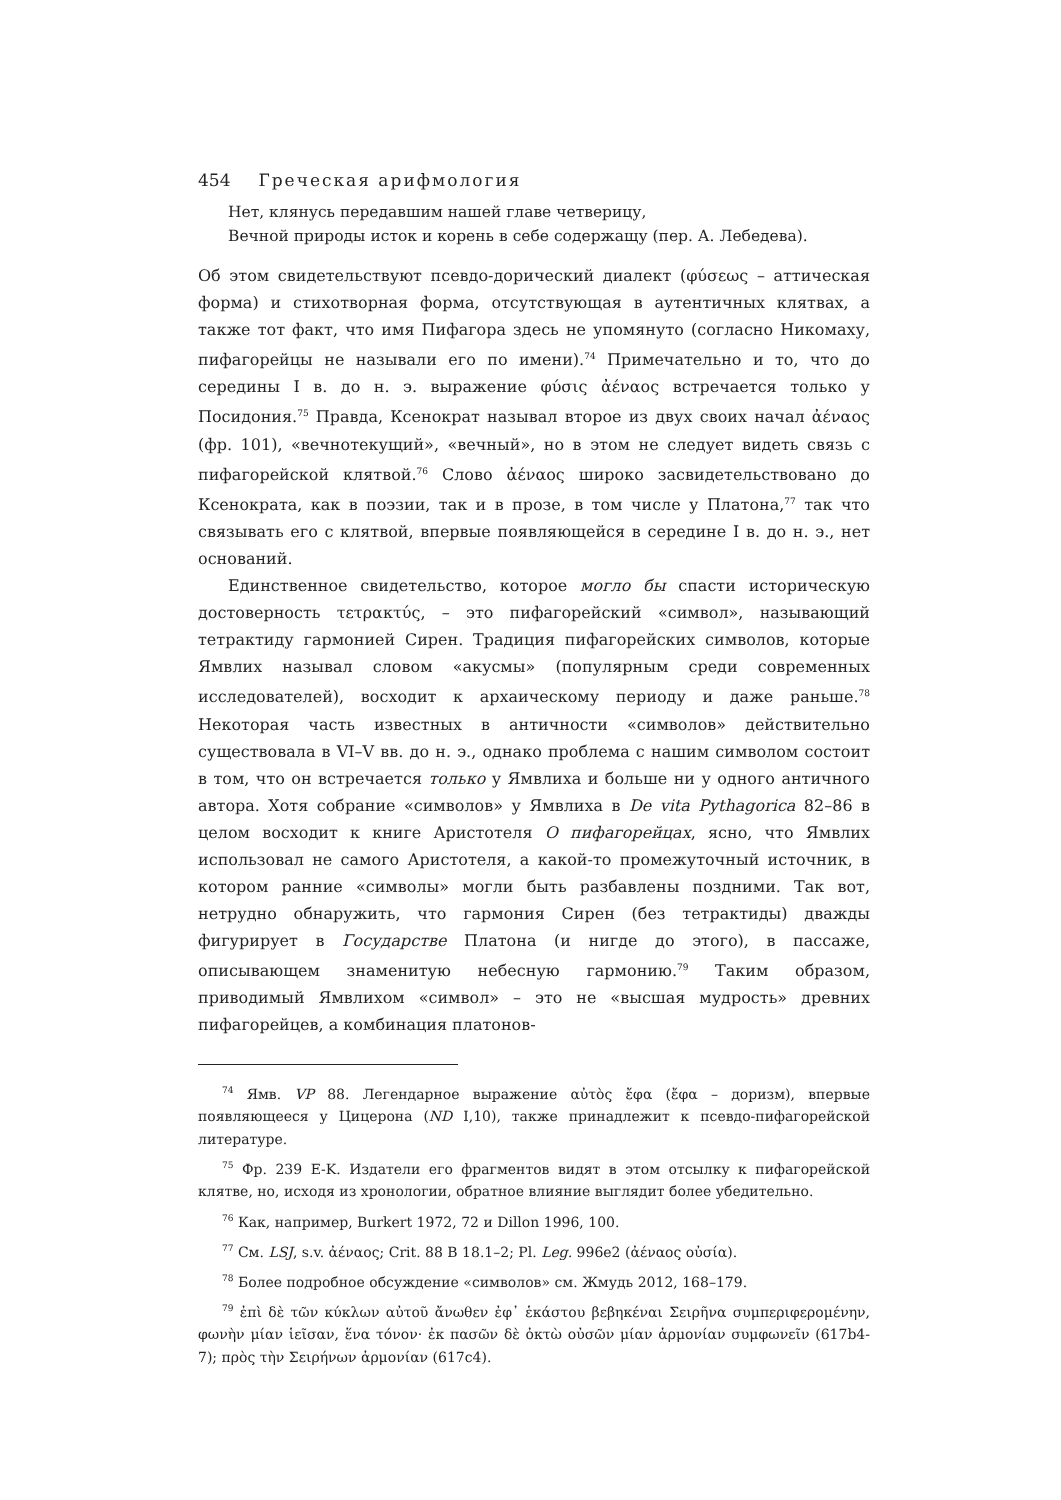454 Греческая арифмология
Нет, клянусь передавшим нашей главе четверицу,
Вечной природы исток и корень в себе содержащу (пер. А. Лебедева).
Об этом свидетельствуют псевдо-дорический диалект (φύσεως – аттическая форма) и стихотворная форма, отсутствующая в аутентичных клятвах, а также тот факт, что имя Пифагора здесь не упомянуто (согласно Никомаху, пифагорейцы не называли его по имени).<sup>74</sup> Примечательно и то, что до середины I в. до н. э. выражение φύσις ἀέναος встречается только у Посидония.<sup>75</sup> Правда, Ксенократ называл второе из двух своих начал ἀέναος (фр. 101), «вечнотекущий», «вечный», но в этом не следует видеть связь с пифагорейской клятвой.<sup>76</sup> Слово ἀέναος широко засвидетельствовано до Ксенократа, как в поэзии, так и в прозе, в том числе у Платона,<sup>77</sup> так что связывать его с клятвой, впервые появляющейся в середине I в. до н. э., нет оснований.
Единственное свидетельство, которое могло бы спасти историческую достоверность τετρακτύς, – это пифагорейский «символ», называющий тетрактиду гармонией Сирен. Традиция пифагорейских символов, которые Ямвлих называл словом «акусмы» (популярным среди современных исследователей), восходит к архаическому периоду и даже раньше.<sup>78</sup> Некоторая часть известных в античности «символов» действительно существовала в VI–V вв. до н. э., однако проблема с нашим символом состоит в том, что он встречается только у Ямвлиха и больше ни у одного античного автора. Хотя собрание «символов» у Ямвлиха в De vita Pythagorica 82–86 в целом восходит к книге Аристотеля О пифагорейцах, ясно, что Ямвлих использовал не самого Аристотеля, а какой-то промежуточный источник, в котором ранние «символы» могли быть разбавлены поздними. Так вот, нетрудно обнаружить, что гармония Сирен (без тетрактиды) дважды фигурирует в Государстве Платона (и нигде до этого), в пассаже, описывающем знаменитую небесную гармонию.<sup>79</sup> Таким образом, приводимый Ямвлихом «символ» – это не «высшая мудрость» древних пифагорейцев, а комбинация платонов-
<sup>74</sup> Ямв. VP 88. Легендарное выражение αὐτὸς ἔφα (ἔφα – доризм), впервые появляющееся у Цицерона (ND I,10), также принадлежит к псевдо-пифагорейской литературе.
<sup>75</sup> Фр. 239 E-K. Издатели его фрагментов видят в этом отсылку к пифагорейской клятве, но, исходя из хронологии, обратное влияние выглядит более убедительно.
<sup>76</sup> Как, например, Burkert 1972, 72 и Dillon 1996, 100.
<sup>77</sup> См. LSJ, s.v. ἀέναος; Crit. 88 B 18.1–2; Pl. Leg. 996e2 (ἀέναος οὐσία).
<sup>78</sup> Более подробное обсуждение «символов» см. Жмудь 2012, 168–179.
<sup>79</sup> ἐπὶ δὲ τῶν κύκλων αὐτοῦ ἄνωθεν ἐφ᾽ ἑκάστου βεβηκέναι Σειρῆνα συμπεριφερομένην, φωνὴν μίαν ἱεῖσαν, ἕνα τόνον· ἐκ πασῶν δὲ ὀκτὼ οὐσῶν μίαν ἁρμονίαν συμφωνεῖν (617b4-7); πρὸς τὴν Σειρήνων ἁρμονίαν (617c4).